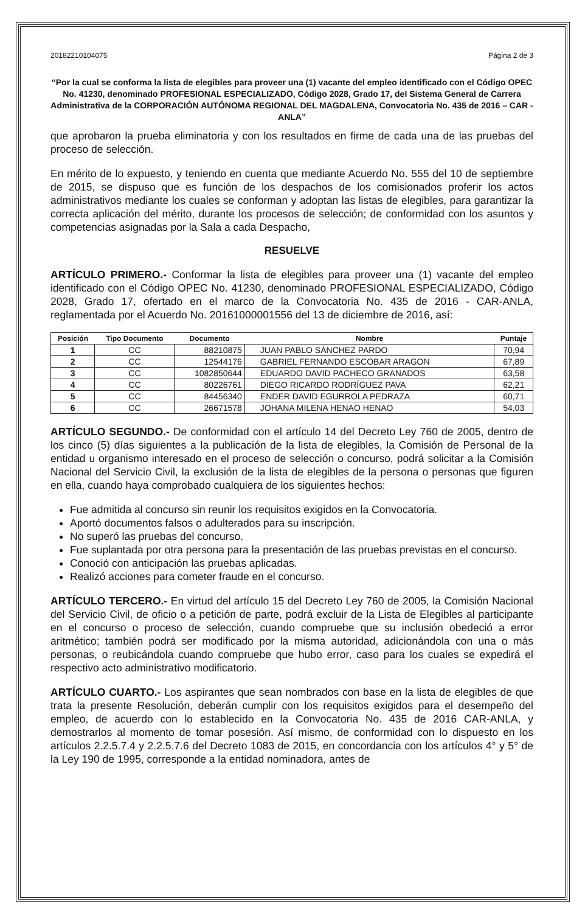20182210104075 Página 2 de 3
“Por la cual se conforma la lista de elegibles para proveer una (1) vacante del empleo identificado con el Código OPEC No. 41230, denominado PROFESIONAL ESPECIALIZADO, Código 2028, Grado 17, del Sistema General de Carrera Administrativa de la CORPORACIÓN AUTÓNOMA REGIONAL DEL MAGDALENA, Convocatoria No. 435 de 2016 – CAR - ANLA”
que aprobaron la prueba eliminatoria y con los resultados en firme de cada una de las pruebas del proceso de selección.
En mérito de lo expuesto, y teniendo en cuenta que mediante Acuerdo No. 555 del 10 de septiembre de 2015, se dispuso que es función de los despachos de los comisionados proferir los actos administrativos mediante los cuales se conforman y adoptan las listas de elegibles, para garantizar la correcta aplicación del mérito, durante los procesos de selección; de conformidad con los asuntos y competencias asignadas por la Sala a cada Despacho,
RESUELVE
ARTÍCULO PRIMERO.- Conformar la lista de elegibles para proveer una (1) vacante del empleo identificado con el Código OPEC No. 41230, denominado PROFESIONAL ESPECIALIZADO, Código 2028, Grado 17, ofertado en el marco de la Convocatoria No. 435 de 2016 - CAR-ANLA, reglamentada por el Acuerdo No. 20161000001556 del 13 de diciembre de 2016, así:
| Posición | Tipo Documento | Documento | Nombre | Puntaje |
| --- | --- | --- | --- | --- |
| 1 | CC | 88210875 | JUAN PABLO SÁNCHEZ PARDO | 70,94 |
| 2 | CC | 12544176 | GABRIEL FERNANDO ESCOBAR ARAGON | 67,89 |
| 3 | CC | 1082850644 | EDUARDO DAVID PACHECO GRANADOS | 63,58 |
| 4 | CC | 80226761 | DIEGO RICARDO RODRÍGUEZ PAVA | 62,21 |
| 5 | CC | 84456340 | ENDER DAVID EGURROLA PEDRAZA | 60,71 |
| 6 | CC | 26671578 | JOHANA MILENA HENAO HENAO | 54,03 |
ARTÍCULO SEGUNDO.- De conformidad con el artículo 14 del Decreto Ley 760 de 2005, dentro de los cinco (5) días siguientes a la publicación de la lista de elegibles, la Comisión de Personal de la entidad u organismo interesado en el proceso de selección o concurso, podrá solicitar a la Comisión Nacional del Servicio Civil, la exclusión de la lista de elegibles de la persona o personas que figuren en ella, cuando haya comprobado cualquiera de los siguientes hechos:
Fue admitida al concurso sin reunir los requisitos exigidos en la Convocatoria.
Aportó documentos falsos o adulterados para su inscripción.
No superó las pruebas del concurso.
Fue suplantada por otra persona para la presentación de las pruebas previstas en el concurso.
Conoció con anticipación las pruebas aplicadas.
Realizó acciones para cometer fraude en el concurso.
ARTÍCULO TERCERO.- En virtud del artículo 15 del Decreto Ley 760 de 2005, la Comisión Nacional del Servicio Civil, de oficio o a petición de parte, podrá excluir de la Lista de Elegibles al participante en el concurso o proceso de selección, cuando compruebe que su inclusión obedeció a error aritmético; también podrá ser modificado por la misma autoridad, adicionándola con una o más personas, o reubicándola cuando compruebe que hubo error, caso para los cuales se expedirá el respectivo acto administrativo modificatorio.
ARTÍCULO CUARTO.- Los aspirantes que sean nombrados con base en la lista de elegibles de que trata la presente Resolución, deberán cumplir con los requisitos exigidos para el desempeño del empleo, de acuerdo con lo establecido en la Convocatoria No. 435 de 2016 CAR-ANLA, y demostrarlos al momento de tomar posesión. Así mismo, de conformidad con lo dispuesto en los artículos 2.2.5.7.4 y 2.2.5.7.6 del Decreto 1083 de 2015, en concordancia con los artículos 4° y 5° de la Ley 190 de 1995, corresponde a la entidad nominadora, antes de